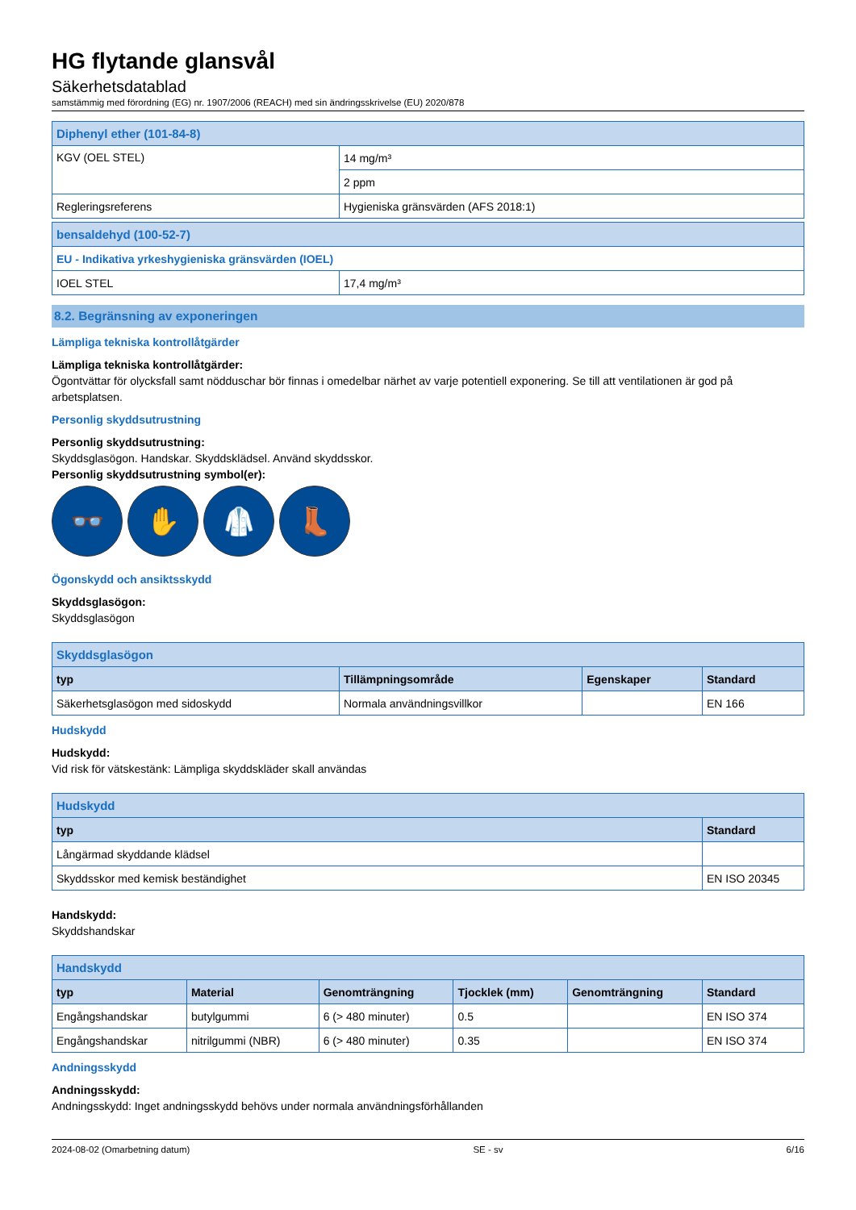HG flytande glansvål
Säkerhetsdatablad
samstämmig med förordning (EG) nr. 1907/2006 (REACH) med sin ändringsskrivelse (EU) 2020/878
| Diphenyl ether (101-84-8) | |
| KGV (OEL STEL) | 14 mg/m³ |
| | 2 ppm |
| Regleringsreferens | Hygieniska gränsvärden (AFS 2018:1) |
| bensaldehyd (100-52-7) | |
| EU - Indikativa yrkeshygieniska gränsvärden (IOEL) | |
| IOEL STEL | 17,4 mg/m³ |
8.2. Begränsning av exponeringen
Lämpliga tekniska kontrollåtgärder
Lämpliga tekniska kontrollåtgärder:
Ögontvättar för olycksfall samt nödduschar bör finnas i omedelbar närhet av varje potentiell exponering. Se till att ventilationen är god på arbetsplatsen.
Personlig skyddsutrustning
Personlig skyddsutrustning:
Skyddsglasögon. Handskar. Skyddsklädsel. Använd skyddsskor.
Personlig skyddsutrustning symbol(er):
👓 ✋ 🥼 👢
Ögonskydd och ansiktsskydd
Skyddsglasögon:
Skyddsglasögon
| Skyddsglasögon | | | |
| typ | Tillämpningsområde | Egenskaper | Standard |
| Säkerhetsglasögon med sidoskydd | Normala användningsvillkor | | EN 166 |
Hudskydd
Hudskydd:
Vid risk för vätskestänk: Lämpliga skyddskläder skall användas
| Hudskydd | |
| typ | Standard |
| Långärmad skyddande klädsel | |
| Skyddsskor med kemisk beständighet | EN ISO 20345 |
Handskydd:
Skyddshandskar
| Handskydd | | | | | |
| typ | Material | Genomträngning | Tjocklek (mm) | Genomträngning | Standard |
| Engångshandskar | butylgummi | 6 (> 480 minuter) | 0.5 | | EN ISO 374 |
| Engångshandskar | nitrilgummi (NBR) | 6 (> 480 minuter) | 0.35 | | EN ISO 374 |
Andningsskydd
Andningsskydd:
Andningsskydd: Inget andningsskydd behövs under normala användningsförhållanden
2024-08-02 (Omarbetning datum) SE - sv 6/16